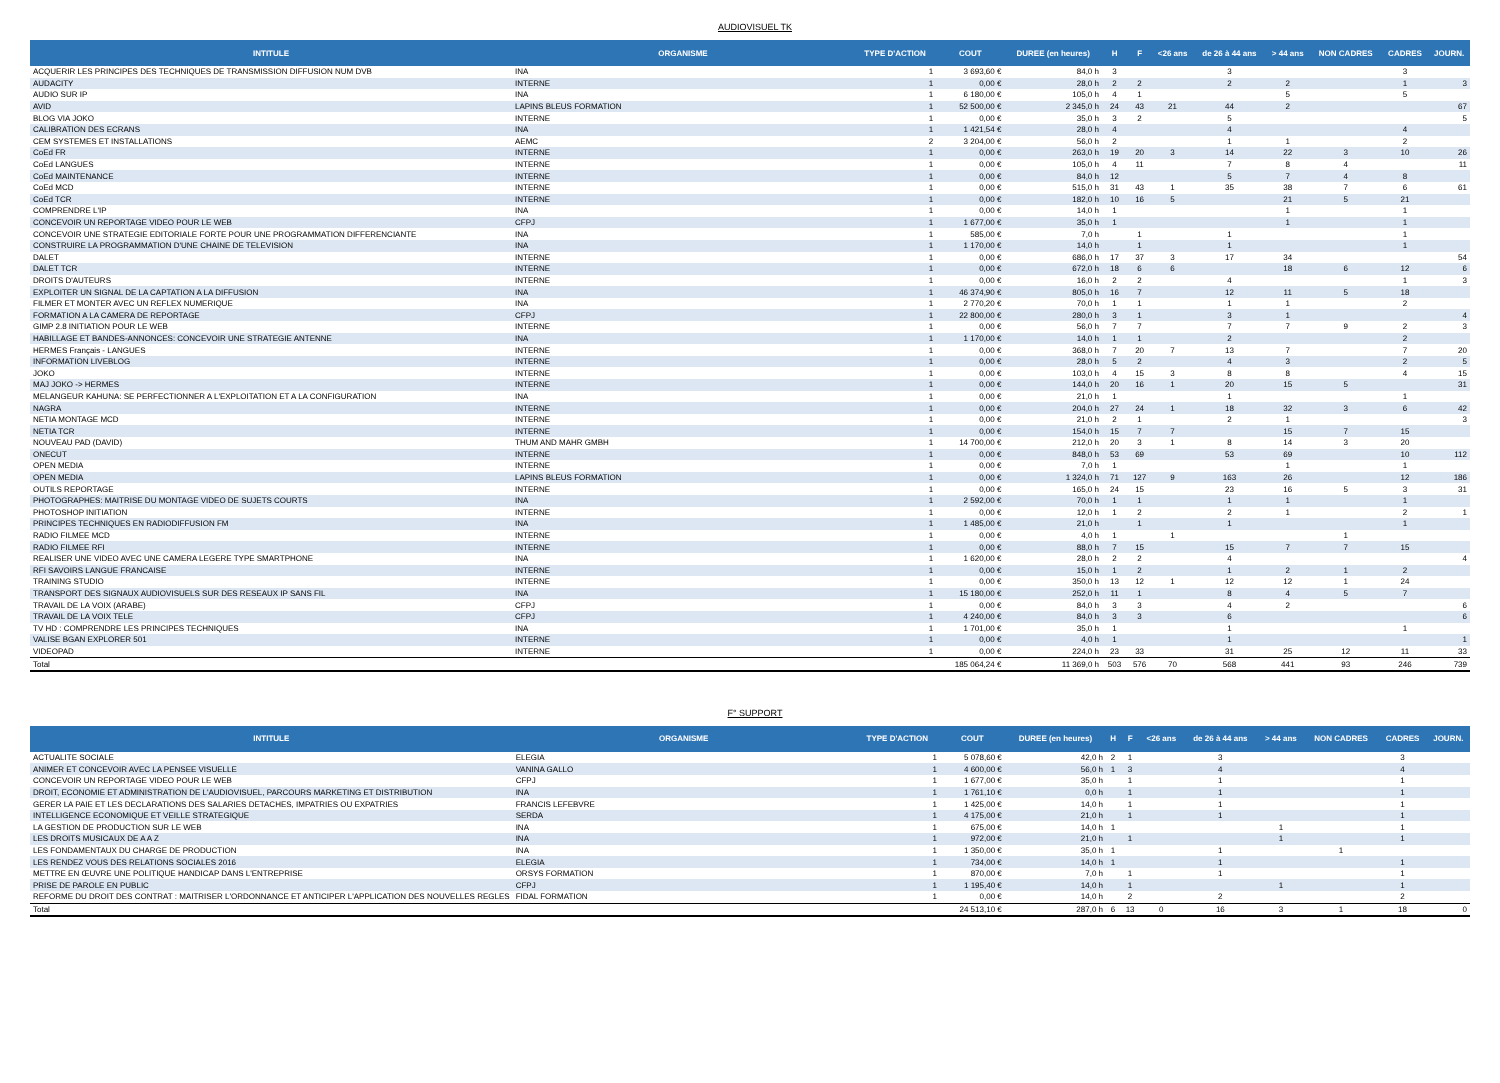AUDIOVISUEL TK
| INTITULE | ORGANISME | TYPE D'ACTION | COUT | DUREE (en heures) | H | F | <26 ans | de 26 à 44 ans | > 44 ans | NON CADRES | CADRES | JOURN. |
| --- | --- | --- | --- | --- | --- | --- | --- | --- | --- | --- | --- | --- |
| ACQUERIR LES PRINCIPES DES TECHNIQUES DE TRANSMISSION DIFFUSION NUM DVB | INA | 1 | 3 693,60 € | 84,0 h | 3 | | | 3 | | | 3 | |
| AUDACITY | INTERNE | 1 | 0,00 € | 28,0 h | 2 | 2 | | 2 | 2 | | 1 | 3 |
| AUDIO SUR IP | INA | 1 | 6 180,00 € | 105,0 h | 4 | 1 | | | 5 | | 5 | |
| AVID | LAPINS BLEUS FORMATION | 1 | 52 500,00 € | 2 345,0 h | 24 | 43 | 21 | 44 | 2 | | | 67 |
| BLOG VIA JOKO | INTERNE | 1 | 0,00 € | 35,0 h | 3 | 2 | | 5 | | | | 5 |
| CALIBRATION DES ECRANS | INA | 1 | 1 421,54 € | 28,0 h | 4 | | | 4 | | | 4 | |
| CEM SYSTEMES ET INSTALLATIONS | AEMC | 2 | 3 204,00 € | 56,0 h | 2 | | | 1 | 1 | | 2 | |
| CoEd FR | INTERNE | 1 | 0,00 € | 263,0 h | 19 | 20 | 3 | 14 | 22 | 3 | 10 | 26 |
| CoEd LANGUES | INTERNE | 1 | 0,00 € | 105,0 h | 4 | 11 | | 7 | 8 | 4 | | 11 |
| CoEd MAINTENANCE | INTERNE | 1 | 0,00 € | 84,0 h | 12 | | | 5 | 7 | 4 | 8 | |
| CoEd MCD | INTERNE | 1 | 0,00 € | 515,0 h | 31 | 43 | 1 | 35 | 38 | 7 | 6 | 61 |
| CoEd TCR | INTERNE | 1 | 0,00 € | 182,0 h | 10 | 16 | 5 | | 21 | 5 | 21 | |
| COMPRENDRE L'IP | INA | 1 | 0,00 € | 14,0 h | 1 | | | | 1 | | 1 | |
| CONCEVOIR UN REPORTAGE VIDEO POUR LE WEB | CFPJ | 1 | 1 677,00 € | 35,0 h | 1 | | | | 1 | | 1 | |
| CONCEVOIR UNE STRATEGIE EDITORIALE FORTE POUR UNE PROGRAMMATION DIFFERENCIANTE | INA | 1 | 585,00 € | 7,0 h | | 1 | | 1 | | | 1 | |
| CONSTRUIRE LA PROGRAMMATION D'UNE CHAINE DE TELEVISION | INA | 1 | 1 170,00 € | 14,0 h | | 1 | | 1 | | | 1 | |
| DALET | INTERNE | 1 | 0,00 € | 686,0 h | 17 | 37 | 3 | 17 | 34 | | | 54 |
| DALET TCR | INTERNE | 1 | 0,00 € | 672,0 h | 18 | 6 | 6 | | 18 | 6 | 12 | 6 |
| DROITS D'AUTEURS | INTERNE | 1 | 0,00 € | 16,0 h | 2 | 2 | | 4 | | | 1 | 3 |
| EXPLOITER UN SIGNAL DE LA CAPTATION A LA DIFFUSION | INA | 1 | 46 374,90 € | 805,0 h | 16 | 7 | | 12 | 11 | 5 | 18 | |
| FILMER ET MONTER AVEC UN REFLEX NUMERIQUE | INA | 1 | 2 770,20 € | 70,0 h | 1 | 1 | | 1 | 1 | | 2 | |
| FORMATION A LA CAMERA DE REPORTAGE | CFPJ | 1 | 22 800,00 € | 280,0 h | 3 | 1 | | 3 | 1 | | | 4 |
| GIMP 2.8 INITIATION POUR LE WEB | INTERNE | 1 | 0,00 € | 56,0 h | 7 | 7 | | 7 | 7 | 9 | 2 | 3 |
| HABILLAGE ET BANDES-ANNONCES: CONCEVOIR UNE STRATEGIE ANTENNE | INA | 1 | 1 170,00 € | 14,0 h | 1 | 1 | | 2 | | | 2 | |
| HERMES Français - LANGUES | INTERNE | 1 | 0,00 € | 368,0 h | 7 | 20 | 7 | 13 | 7 | | 7 | 20 |
| INFORMATION LIVEBLOG | INTERNE | 1 | 0,00 € | 28,0 h | 5 | 2 | | 4 | 3 | | 2 | 5 |
| JOKO | INTERNE | 1 | 0,00 € | 103,0 h | 4 | 15 | 3 | 8 | 8 | | 4 | 15 |
| MAJ JOKO -> HERMES | INTERNE | 1 | 0,00 € | 144,0 h | 20 | 16 | 1 | 20 | 15 | 5 | | 31 |
| MELANGEUR KAHUNA: SE PERFECTIONNER A L'EXPLOITATION ET A LA CONFIGURATION | INA | 1 | 0,00 € | 21,0 h | 1 | | | 1 | | | 1 | |
| NAGRA | INTERNE | 1 | 0,00 € | 204,0 h | 27 | 24 | 1 | 18 | 32 | 3 | 6 | 42 |
| NETIA MONTAGE MCD | INTERNE | 1 | 0,00 € | 21,0 h | 2 | 1 | | 2 | 1 | | | 3 |
| NETIA TCR | INTERNE | 1 | 0,00 € | 154,0 h | 15 | 7 | 7 | | 15 | 7 | 15 | |
| NOUVEAU PAD (DAVID) | THUM AND MAHR GMBH | 1 | 14 700,00 € | 212,0 h | 20 | 3 | 1 | 8 | 14 | 3 | 20 | |
| ONECUT | INTERNE | 1 | 0,00 € | 848,0 h | 53 | 69 | | 53 | 69 | | 10 | 112 |
| OPEN MEDIA | INTERNE | 1 | 0,00 € | 7,0 h | 1 | | | | 1 | | 1 | |
| OPEN MEDIA | LAPINS BLEUS FORMATION | 1 | 0,00 € | 1 324,0 h | 71 | 127 | 9 | 163 | 26 | | 12 | 186 |
| OUTILS REPORTAGE | INTERNE | 1 | 0,00 € | 165,0 h | 24 | 15 | | 23 | 16 | 5 | 3 | 31 |
| PHOTOGRAPHES: MAITRISE DU MONTAGE VIDEO DE SUJETS COURTS | INA | 1 | 2 592,00 € | 70,0 h | 1 | 1 | | 1 | 1 | | 1 | |
| PHOTOSHOP INITIATION | INTERNE | 1 | 0,00 € | 12,0 h | 1 | 2 | | 2 | 1 | | 2 | 1 |
| PRINCIPES TECHNIQUES EN RADIODIFFUSION FM | INA | 1 | 1 485,00 € | 21,0 h | | 1 | | 1 | | | 1 | |
| RADIO FILMEE MCD | INTERNE | 1 | 0,00 € | 4,0 h | 1 | | 1 | | | 1 | | |
| RADIO FILMEE RFI | INTERNE | 1 | 0,00 € | 88,0 h | 7 | 15 | | 15 | 7 | 7 | 15 | |
| REALISER UNE VIDEO AVEC UNE CAMERA LEGERE TYPE SMARTPHONE | INA | 1 | 1 620,00 € | 28,0 h | 2 | 2 | | 4 | | | | 4 |
| RFI SAVOIRS LANGUE FRANCAISE | INTERNE | 1 | 0,00 € | 15,0 h | 1 | 2 | | 1 | 2 | 1 | 2 | |
| TRAINING STUDIO | INTERNE | 1 | 0,00 € | 350,0 h | 13 | 12 | 1 | 12 | 12 | 1 | 24 | |
| TRANSPORT DES SIGNAUX AUDIOVISUELS SUR DES RESEAUX IP SANS FIL | INA | 1 | 15 180,00 € | 252,0 h | 11 | 1 | | 8 | 4 | 5 | 7 | |
| TRAVAIL DE LA VOIX (ARABE) | CFPJ | 1 | 0,00 € | 84,0 h | 3 | 3 | | 4 | 2 | | | 6 |
| TRAVAIL DE LA VOIX TELE | CFPJ | 1 | 4 240,00 € | 84,0 h | 3 | 3 | | 6 | | | | 6 |
| TV HD : COMPRENDRE LES PRINCIPES TECHNIQUES | INA | 1 | 1 701,00 € | 35,0 h | 1 | | | 1 | | | 1 | |
| VALISE BGAN EXPLORER 501 | INTERNE | 1 | 0,00 € | 4,0 h | 1 | | | 1 | | | | 1 |
| VIDEOPAD | INTERNE | 1 | 0,00 € | 224,0 h | 23 | 33 | | 31 | 25 | 12 | 11 | 33 |
| Total | | | 185 064,24 € | 11 369,0 h | 503 | 576 | 70 | 568 | 441 | 93 | 246 | 739 |
F° SUPPORT
| INTITULE | ORGANISME | TYPE D'ACTION | COUT | DUREE (en heures) | H | F | <26 ans | de 26 à 44 ans | > 44 ans | NON CADRES | CADRES | JOURN. |
| --- | --- | --- | --- | --- | --- | --- | --- | --- | --- | --- | --- | --- |
| ACTUALITE SOCIALE | ELEGIA | 1 | 5 078,60 € | 42,0 h | 2 | 1 | | 3 | | | 3 | |
| ANIMER ET CONCEVOIR AVEC LA PENSEE VISUELLE | VANINA GALLO | 1 | 4 600,00 € | 56,0 h | 1 | 3 | | 4 | | | 4 | |
| CONCEVOIR UN REPORTAGE VIDEO POUR LE WEB | CFPJ | 1 | 1 677,00 € | 35,0 h | | 1 | | 1 | | | 1 | |
| DROIT, ECONOMIE ET ADMINISTRATION DE L'AUDIOVISUEL, PARCOURS MARKETING ET DISTRIBUTION | INA | 1 | 1 761,10 € | 0,0 h | | 1 | | 1 | | | 1 | |
| GERER LA PAIE ET LES DECLARATIONS DES SALARIES DETACHES, IMPATRIES OU EXPATRIES | FRANCIS LEFEBVRE | 1 | 1 425,00 € | 14,0 h | | 1 | | 1 | | | 1 | |
| INTELLIGENCE ECONOMIQUE ET VEILLE STRATEGIQUE | SERDA | 1 | 4 175,00 € | 21,0 h | | 1 | | 1 | | | 1 | |
| LA GESTION DE PRODUCTION SUR LE WEB | INA | 1 | 675,00 € | 14,0 h | 1 | | | | 1 | | 1 | |
| LES DROITS MUSICAUX DE A A Z | INA | 1 | 972,00 € | 21,0 h | | 1 | | | 1 | | 1 | |
| LES FONDAMENTAUX DU CHARGE DE PRODUCTION | INA | 1 | 1 350,00 € | 35,0 h | 1 | | | 1 | | 1 | | |
| LES RENDEZ VOUS DES RELATIONS SOCIALES 2016 | ELEGIA | 1 | 734,00 € | 14,0 h | 1 | | | 1 | | | 1 | |
| METTRE EN ŒUVRE UNE POLITIQUE HANDICAP DANS L'ENTREPRISE | ORSYS FORMATION | 1 | 870,00 € | 7,0 h | | 1 | | 1 | | | 1 | |
| PRISE DE PAROLE EN PUBLIC | CFPJ | 1 | 1 195,40 € | 14,0 h | | 1 | | | 1 | | 1 | |
| REFORME DU DROIT DES CONTRAT : MAITRISER L'ORDONNANCE ET ANTICIPER L'APPLICATION DES NOUVELLES REGLES | FIDAL FORMATION | 1 | 0,00 € | 14,0 h | | 2 | | 2 | | | 2 | |
| Total | | | 24 513,10 € | 287,0 h | 6 | 13 | 0 | 16 | 3 | 1 | 18 | 0 |